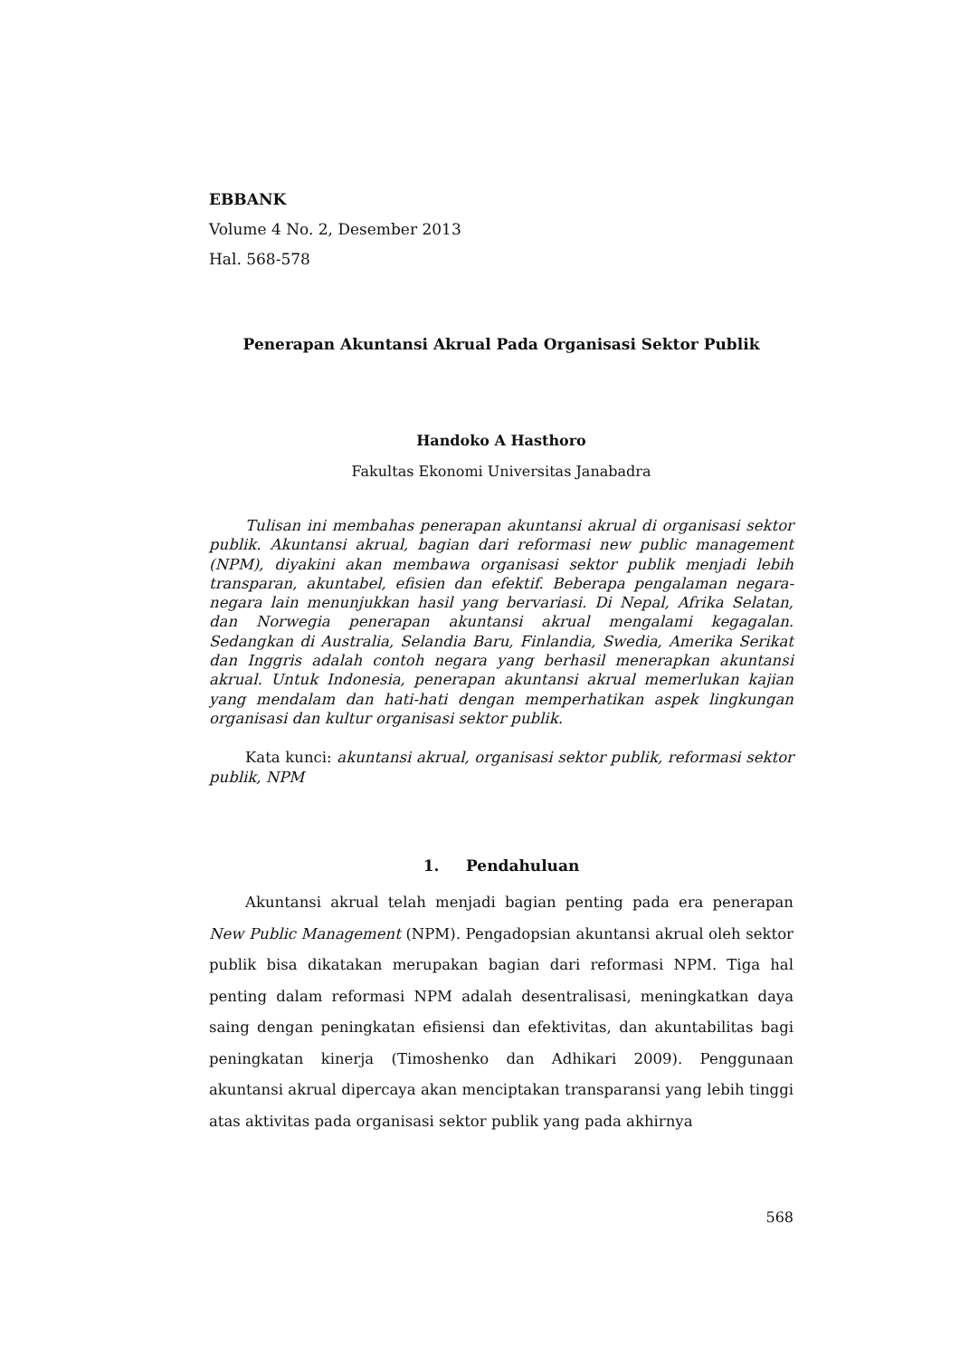EBBANK
Volume 4 No. 2, Desember 2013
Hal. 568-578
Penerapan Akuntansi Akrual Pada Organisasi Sektor Publik
Handoko A Hasthoro
Fakultas Ekonomi Universitas Janabadra
Tulisan ini membahas penerapan akuntansi akrual di organisasi sektor publik. Akuntansi akrual, bagian dari reformasi new public management (NPM), diyakini akan membawa organisasi sektor publik menjadi lebih transparan, akuntabel, efisien dan efektif. Beberapa pengalaman negara-negara lain menunjukkan hasil yang bervariasi. Di Nepal, Afrika Selatan, dan Norwegia penerapan akuntansi akrual mengalami kegagalan. Sedangkan di Australia, Selandia Baru, Finlandia, Swedia, Amerika Serikat dan Inggris adalah contoh negara yang berhasil menerapkan akuntansi akrual. Untuk Indonesia, penerapan akuntansi akrual memerlukan kajian yang mendalam dan hati-hati dengan memperhatikan aspek lingkungan organisasi dan kultur organisasi sektor publik.
Kata kunci: akuntansi akrual, organisasi sektor publik, reformasi sektor publik, NPM
1. Pendahuluan
Akuntansi akrual telah menjadi bagian penting pada era penerapan New Public Management (NPM). Pengadopsian akuntansi akrual oleh sektor publik bisa dikatakan merupakan bagian dari reformasi NPM. Tiga hal penting dalam reformasi NPM adalah desentralisasi, meningkatkan daya saing dengan peningkatan efisiensi dan efektivitas, dan akuntabilitas bagi peningkatan kinerja (Timoshenko dan Adhikari 2009). Penggunaan akuntansi akrual dipercaya akan menciptakan transparansi yang lebih tinggi atas aktivitas pada organisasi sektor publik yang pada akhirnya
568